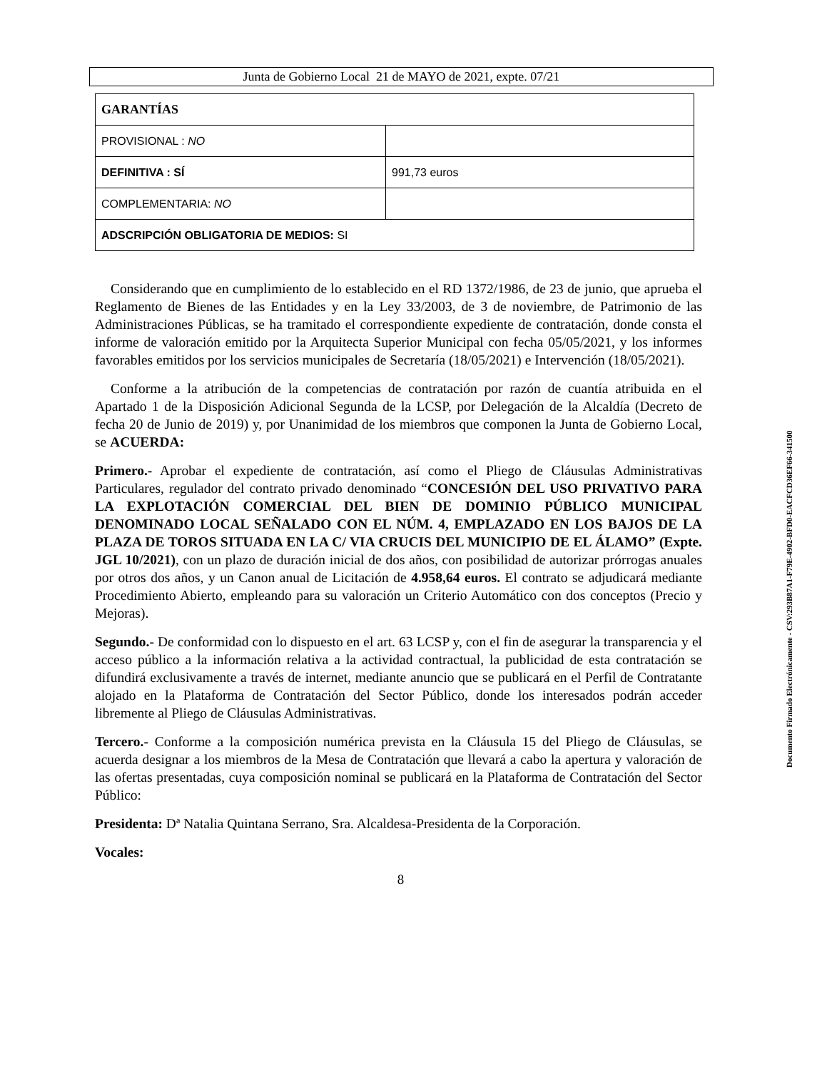Junta de Gobierno Local 21 de MAYO de 2021, expte. 07/21
| GARANTÍAS | |
| PROVISIONAL : NO | |
| DEFINITIVA : SÍ | 991,73 euros |
| COMPLEMENTARIA: NO | |
| ADSCRIPCIÓN OBLIGATORIA DE MEDIOS: SI | |
Considerando que en cumplimiento de lo establecido en el RD 1372/1986, de 23 de junio, que aprueba el Reglamento de Bienes de las Entidades y en la Ley 33/2003, de 3 de noviembre, de Patrimonio de las Administraciones Públicas, se ha tramitado el correspondiente expediente de contratación, donde consta el informe de valoración emitido por la Arquitecta Superior Municipal con fecha 05/05/2021, y los informes favorables emitidos por los servicios municipales de Secretaría (18/05/2021) e Intervención (18/05/2021).
Conforme a la atribución de la competencias de contratación por razón de cuantía atribuida en el Apartado 1 de la Disposición Adicional Segunda de la LCSP, por Delegación de la Alcaldía (Decreto de fecha 20 de Junio de 2019) y, por Unanimidad de los miembros que componen la Junta de Gobierno Local, se ACUERDA:
Primero.- Aprobar el expediente de contratación, así como el Pliego de Cláusulas Administrativas Particulares, regulador del contrato privado denominado “CONCESIÓN DEL USO PRIVATIVO PARA LA EXPLOTACIÓN COMERCIAL DEL BIEN DE DOMINIO PÚBLICO MUNICIPAL DENOMINADO LOCAL SEÑALADO CON EL NÚM. 4, EMPLAZADO EN LOS BAJOS DE LA PLAZA DE TOROS SITUADA EN LA C/ VIA CRUCIS DEL MUNICIPIO DE EL ÁLAMO” (Expte. JGL 10/2021), con un plazo de duración inicial de dos años, con posibilidad de autorizar prórrogas anuales por otros dos años, y un Canon anual de Licitación de 4.958,64 euros. El contrato se adjudicará mediante Procedimiento Abierto, empleando para su valoración un Criterio Automático con dos conceptos (Precio y Mejoras).
Segundo.- De conformidad con lo dispuesto en el art. 63 LCSP y, con el fin de asegurar la transparencia y el acceso público a la información relativa a la actividad contractual, la publicidad de esta contratación se difundirá exclusivamente a través de internet, mediante anuncio que se publicará en el Perfil de Contratante alojado en la Plataforma de Contratación del Sector Público, donde los interesados podrán acceder libremente al Pliego de Cláusulas Administrativas.
Tercero.- Conforme a la composición numérica prevista en la Cláusula 15 del Pliego de Cláusulas, se acuerda designar a los miembros de la Mesa de Contratación que llevará a cabo la apertura y valoración de las ofertas presentadas, cuya composición nominal se publicará en la Plataforma de Contratación del Sector Público:
Presidenta: Dª Natalia Quintana Serrano, Sra. Alcaldesa-Presidenta de la Corporación.
Vocales:
8
Documento Firmado Electrónicamente - CSV:293B87A1-F79E-4902-BFD0-EACFCD36EF66-341500